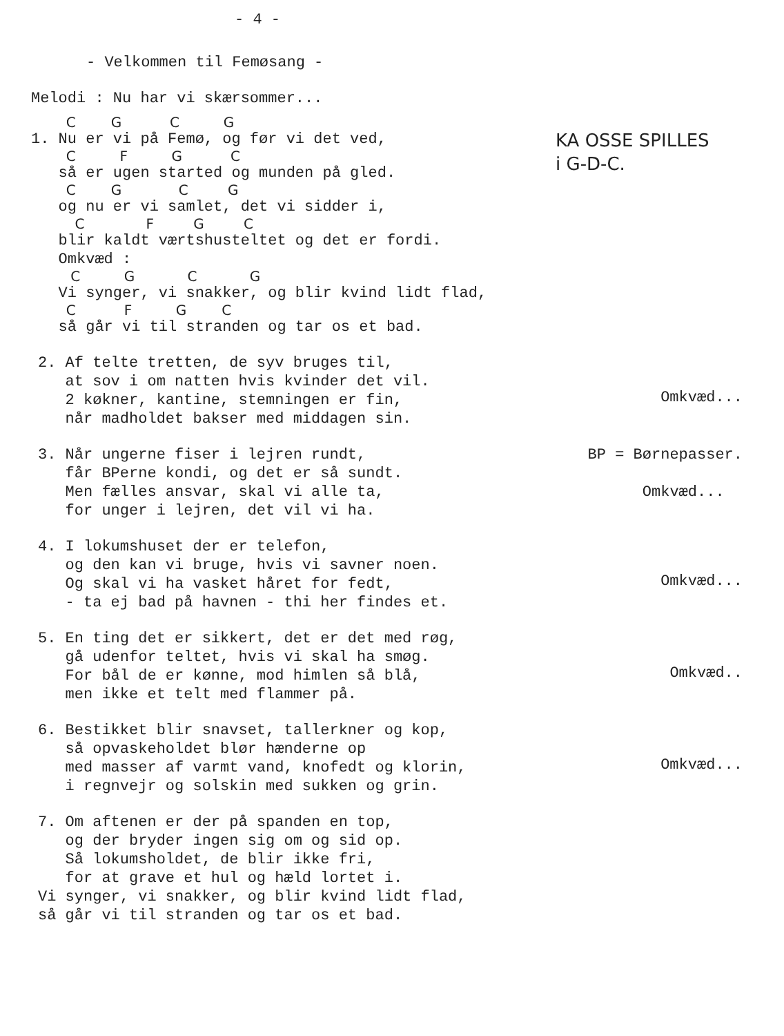- 4 -
- Velkommen til Femøsang -
Melodi : Nu har vi skærsommer...
C G C G
1. Nu er vi på Femø, og før vi det ved,
C F G C
så er ugen started og munden på gled.
C G C G
og nu er vi samlet, det vi sidder i,
C F G C
blir kaldt værtshusteltet og det er fordi.
Omkvæd :
C G C G
Vi synger, vi snakker, og blir kvind lidt flad,
C F G C
så går vi til stranden og tar os et bad.
KA OSSE SPILLES
i G-D-C.
2. Af telte tretten, de syv bruges til, at sov i om natten hvis kvinder det vil. 2 køkner, kantine, stemningen er fin, når madholdet bakser med middagen sin.
Omkvæd...
3. Når ungerne fiser i lejren rundt, får BPerne kondi, og det er så sundt. Men fælles ansvar, skal vi alle ta, for unger i lejren, det vil vi ha.
BP = Børnepasser.
Omkvæd...
4. I lokumshuset der er telefon, og den kan vi bruge, hvis vi savner noen. Og skal vi ha vasket håret for fedt, - ta ej bad på havnen - thi her findes et.
Omkvæd...
5. En ting det er sikkert, det er det med røg, gå udenfor teltet, hvis vi skal ha smøg. For bål de er kønne, mod himlen så blå, men ikke et telt med flammer på.
Omkvæd..
6. Bestikket blir snavset, tallerkner og kop, så opvaskeholdet blør hænderne op med masser af varmt vand, knofedt og klorin, i regnvejr og solskin med sukken og grin.
Omkvæd...
7. Om aftenen er der på spanden en top, og der bryder ingen sig om og sid op. Så lokumsholdet, de blir ikke fri, for at grave et hul og hæld lortet i. Vi synger, vi snakker, og blir kvind lidt flad, så går vi til stranden og tar os et bad.